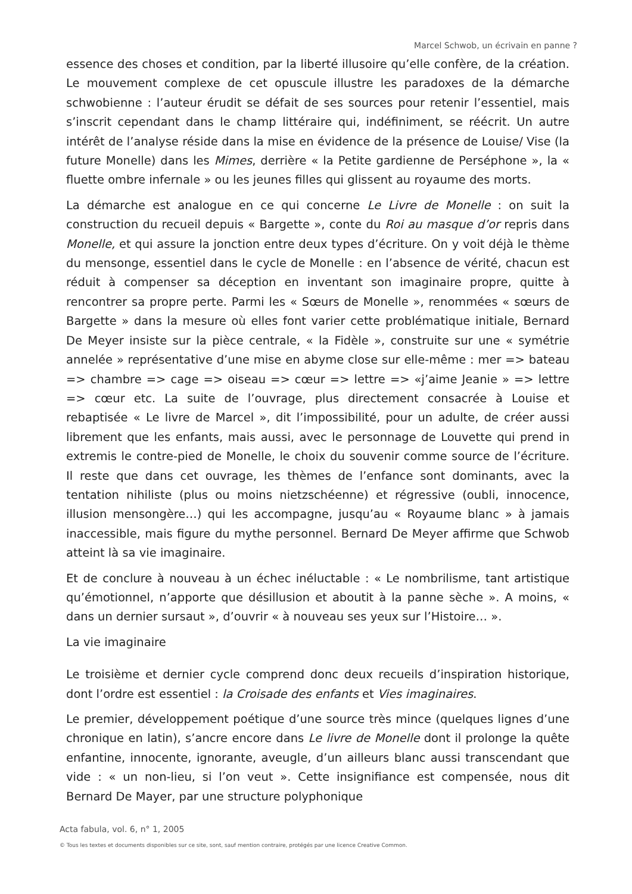Marcel Schwob, un écrivain en panne ?
essence des choses et condition, par la liberté illusoire qu’elle confère, de la création. Le mouvement complexe de cet opuscule illustre les paradoxes de la démarche schwobienne : l’auteur érudit se défait de ses sources pour retenir l’essentiel, mais s’inscrit cependant dans le champ littéraire qui, indéfiniment, se réécrit. Un autre intérêt de l’analyse réside dans la mise en évidence de la présence de Louise/ Vise (la future Monelle) dans les Mimes, derrière « la Petite gardienne de Perséphone », la « fluette ombre infernale » ou les jeunes filles qui glissent au royaume des morts.
La démarche est analogue en ce qui concerne Le Livre de Monelle : on suit la construction du recueil depuis « Bargette », conte du Roi au masque d’or repris dans Monelle, et qui assure la jonction entre deux types d’écriture. On y voit déjà le thème du mensonge, essentiel dans le cycle de Monelle : en l’absence de vérité, chacun est réduit à compenser sa déception en inventant son imaginaire propre, quitte à rencontrer sa propre perte. Parmi les « Sœurs de Monelle », renommées « sœurs de Bargette » dans la mesure où elles font varier cette problématique initiale, Bernard De Meyer insiste sur la pièce centrale, « la Fidèle », construite sur une « symétrie annelée » représentative d’une mise en abyme close sur elle-même : mer => bateau => chambre => cage => oiseau => cœur => lettre => «j’aime Jeanie » => lettre => cœur etc. La suite de l’ouvrage, plus directement consacrée à Louise et rebaptisée « Le livre de Marcel », dit l’impossibilité, pour un adulte, de créer aussi librement que les enfants, mais aussi, avec le personnage de Louvette qui prend in extremis le contre-pied de Monelle, le choix du souvenir comme source de l’écriture. Il reste que dans cet ouvrage, les thèmes de l’enfance sont dominants, avec la tentation nihiliste (plus ou moins nietzschéenne) et régressive (oubli, innocence, illusion mensongère…) qui les accompagne, jusqu’au « Royaume blanc » à jamais inaccessible, mais figure du mythe personnel. Bernard De Meyer affirme que Schwob atteint là sa vie imaginaire.
Et de conclure à nouveau à un échec inéluctable : « Le nombrilisme, tant artistique qu’émotionnel, n’apporte que désillusion et aboutit à la panne sèche ». A moins, « dans un dernier sursaut », d’ouvrir « à nouveau ses yeux sur l’Histoire… ».
La vie imaginaire
Le troisième et dernier cycle comprend donc deux recueils d’inspiration historique, dont l’ordre est essentiel : la Croisade des enfants et Vies imaginaires.
Le premier, développement poétique d’une source très mince (quelques lignes d’une chronique en latin), s’ancre encore dans Le livre de Monelle dont il prolonge la quête enfantine, innocente, ignorante, aveugle, d’un ailleurs blanc aussi transcendant que vide : « un non-lieu, si l’on veut ». Cette insignifiance est compensée, nous dit Bernard De Mayer, par une structure polyphonique
Acta fabula, vol. 6, n° 1, 2005
© Tous les textes et documents disponibles sur ce site, sont, sauf mention contraire, protégés par une licence Creative Common.